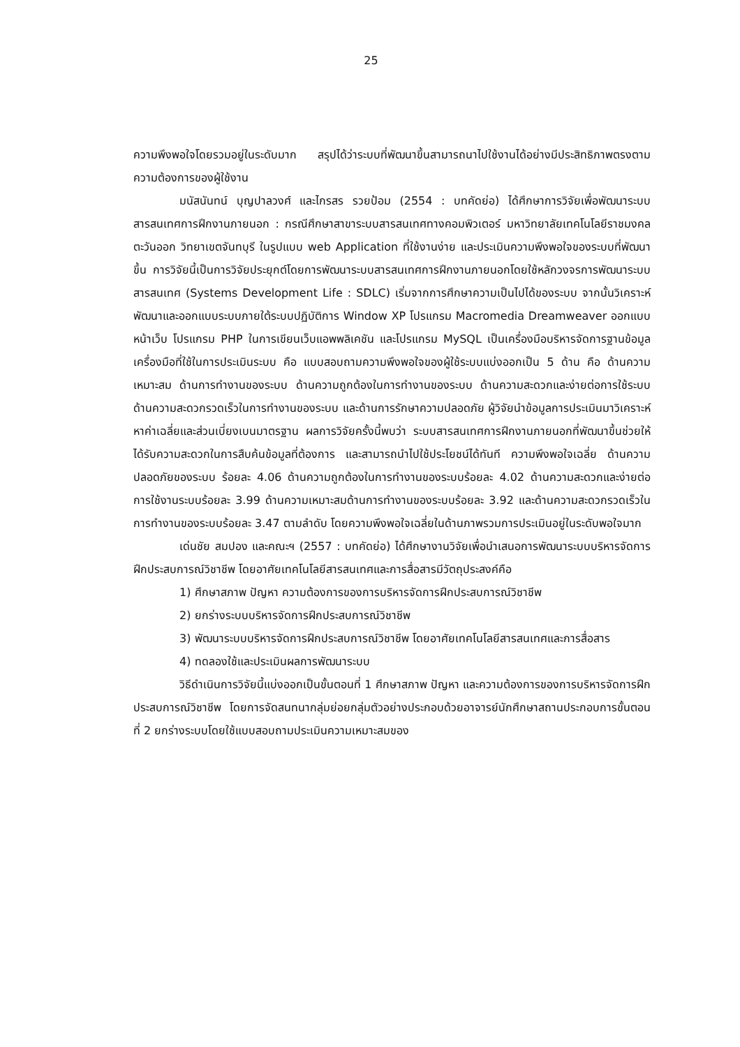25
ความพึงพอใจโดยรวมอยู่ในระดับมาก สรุปได้ว่าระบบที่พัฒนาขึ้นสามารถนาไปใช้งานได้อย่างมีประสิทธิภาพตรงตามความต้องการของผู้ใช้งาน
มนัสนันทน์ บุญปาลวงศ์ และไกรสร รวยป้อม (2554 : บทคัดย่อ) ได้ศึกษาการวิจัยเพื่อพัฒนาระบบสารสนเทศการฝึกงานภายนอก : กรณีศึกษาสาขาระบบสารสนเทศทางคอมพิวเตอร์ มหาวิทยาลัยเทคโนโลยีราชมงคลตะวันออก วิทยาเขตจันทบุรี ในรูปแบบ web Application ที่ใช้งานง่าย และประเมินความพึงพอใจของระบบที่พัฒนาขึ้น การวิจัยนี้เป็นการวิจัยประยุกต์โดยการพัฒนาระบบสารสนเทศการฝึกงานภายนอกโดยใช้หลักวงจรการพัฒนาระบบสารสนเทศ (Systems Development Life : SDLC) เริ่มจากการศึกษาความเป็นไปได้ของระบบ จากนั้นวิเคราะห์พัฒนาและออกแบบระบบภายใต้ระบบปฏิบัติการ Window XP โปรแกรม Macromedia Dreamweaver ออกแบบหน้าเว็บ โปรแกรม PHP ในการเขียนเว็บแอพพลิเคชัน และโปรแกรม MySQL เป็นเครื่องมือบริหารจัดการฐานข้อมูล เครื่องมือที่ใช้ในการประเมินระบบ คือ แบบสอบถามความพึงพอใจของผู้ใช้ระบบแบ่งออกเป็น 5 ด้าน คือ ด้านความเหมาะสม ด้านการทำงานของระบบ ด้านความถูกต้องในการทำงานของระบบ ด้านความสะดวกและง่ายต่อการใช้ระบบ ด้านความสะดวกรวดเร็วในการทำงานของระบบ และด้านการรักษาความปลอดภัย ผู้วิจัยนำข้อมูลการประเมินมาวิเคราะห์หาค่าเฉลี่ยและส่วนเบี่ยงเบนมาตรฐาน ผลการวิจัยครั้งนี้พบว่า ระบบสารสนเทศการฝึกงานภายนอกที่พัฒนาขึ้นช่วยให้ได้รับความสะดวกในการสืบค้นข้อมูลที่ต้องการ และสามารถนำไปใช้ประโยชน์ได้ทันที ความพึงพอใจเฉลี่ย ด้านความปลอดภัยของระบบ ร้อยละ 4.06 ด้านความถูกต้องในการทำงานของระบบร้อยละ 4.02 ด้านความสะดวกและง่ายต่อการใช้งานระบบร้อยละ 3.99 ด้านความเหมาะสมด้านการทำงานของระบบร้อยละ 3.92 และด้านความสะดวกรวดเร็วในการทำงานของระบบร้อยละ 3.47 ตามลำดับ โดยความพึงพอใจเฉลี่ยในด้านภาพรวมการประเมินอยู่ในระดับพอใจมาก
เด่นชัย สมปอง และคณะฯ (2557 : บทคัดย่อ) ได้ศึกษางานวิจัยเพื่อนำเสนอการพัฒนาระบบบริหารจัดการฝึกประสบการณ์วิชาชีพ โดยอาศัยเทคโนโลยีสารสนเทศและการสื่อสารมีวัตถุประสงค์คือ
1) ศึกษาสภาพ ปัญหา ความต้องการของการบริหารจัดการฝึกประสบการณ์วิชาชีพ
2) ยกร่างระบบบริหารจัดการฝึกประสบการณ์วิชาชีพ
3) พัฒนาระบบบริหารจัดการฝึกประสบการณ์วิชาชีพ โดยอาศัยเทคโนโลยีสารสนเทศและการสื่อสาร
4) ทดลองใช้และประเมินผลการพัฒนาระบบ
วิธีดำเนินการวิจัยนี้แบ่งออกเป็นขั้นตอนที่ 1 ศึกษาสภาพ ปัญหา และความต้องการของการบริหารจัดการฝึกประสบการณ์วิชาชีพ โดยการจัดสนทนากลุ่มย่อยกลุ่มตัวอย่างประกอบด้วยอาจารย์นักศึกษาสถานประกอบการขั้นตอนที่ 2 ยกร่างระบบโดยใช้แบบสอบถามประเมินความเหมาะสมของ